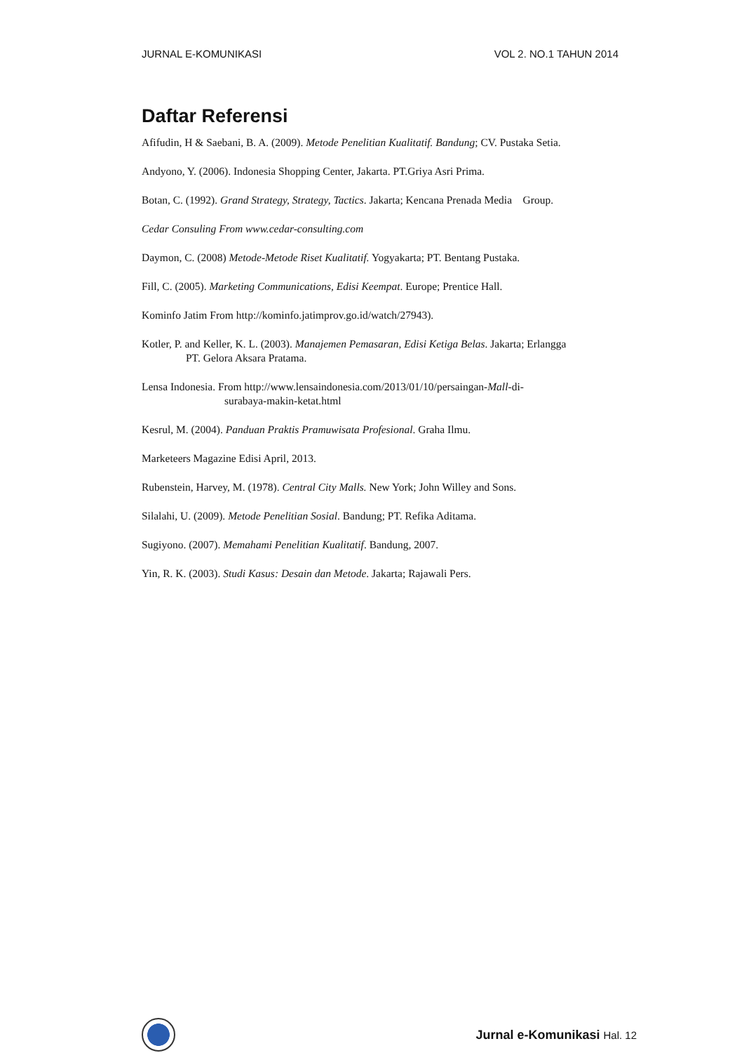JURNAL E-KOMUNIKASI VOL 2. NO.1 TAHUN 2014
Daftar Referensi
Afifudin, H & Saebani, B. A. (2009). Metode Penelitian Kualitatif. Bandung; CV. Pustaka Setia.
Andyono, Y. (2006). Indonesia Shopping Center, Jakarta. PT.Griya Asri Prima.
Botan, C. (1992). Grand Strategy, Strategy, Tactics. Jakarta; Kencana Prenada Media Group.
Cedar Consuling From www.cedar-consulting.com
Daymon, C. (2008) Metode-Metode Riset Kualitatif. Yogyakarta; PT. Bentang Pustaka.
Fill, C. (2005). Marketing Communications, Edisi Keempat. Europe; Prentice Hall.
Kominfo Jatim From http://kominfo.jatimprov.go.id/watch/27943).
Kotler, P. and Keller, K. L. (2003). Manajemen Pemasaran, Edisi Ketiga Belas. Jakarta; Erlangga
PT. Gelora Aksara Pratama.
Lensa Indonesia. From http://www.lensaindonesia.com/2013/01/10/persaingan-Mall-di-
surabaya-makin-ketat.html
Kesrul, M. (2004). Panduan Praktis Pramuwisata Profesional. Graha Ilmu.
Marketeers Magazine Edisi April, 2013.
Rubenstein, Harvey, M. (1978). Central City Malls. New York; John Willey and Sons.
Silalahi, U. (2009). Metode Penelitian Sosial. Bandung; PT. Refika Aditama.
Sugiyono. (2007). Memahami Penelitian Kualitatif. Bandung, 2007.
Yin, R. K. (2003). Studi Kasus: Desain dan Metode. Jakarta; Rajawali Pers.
Jurnal e-Komunikasi Hal. 12